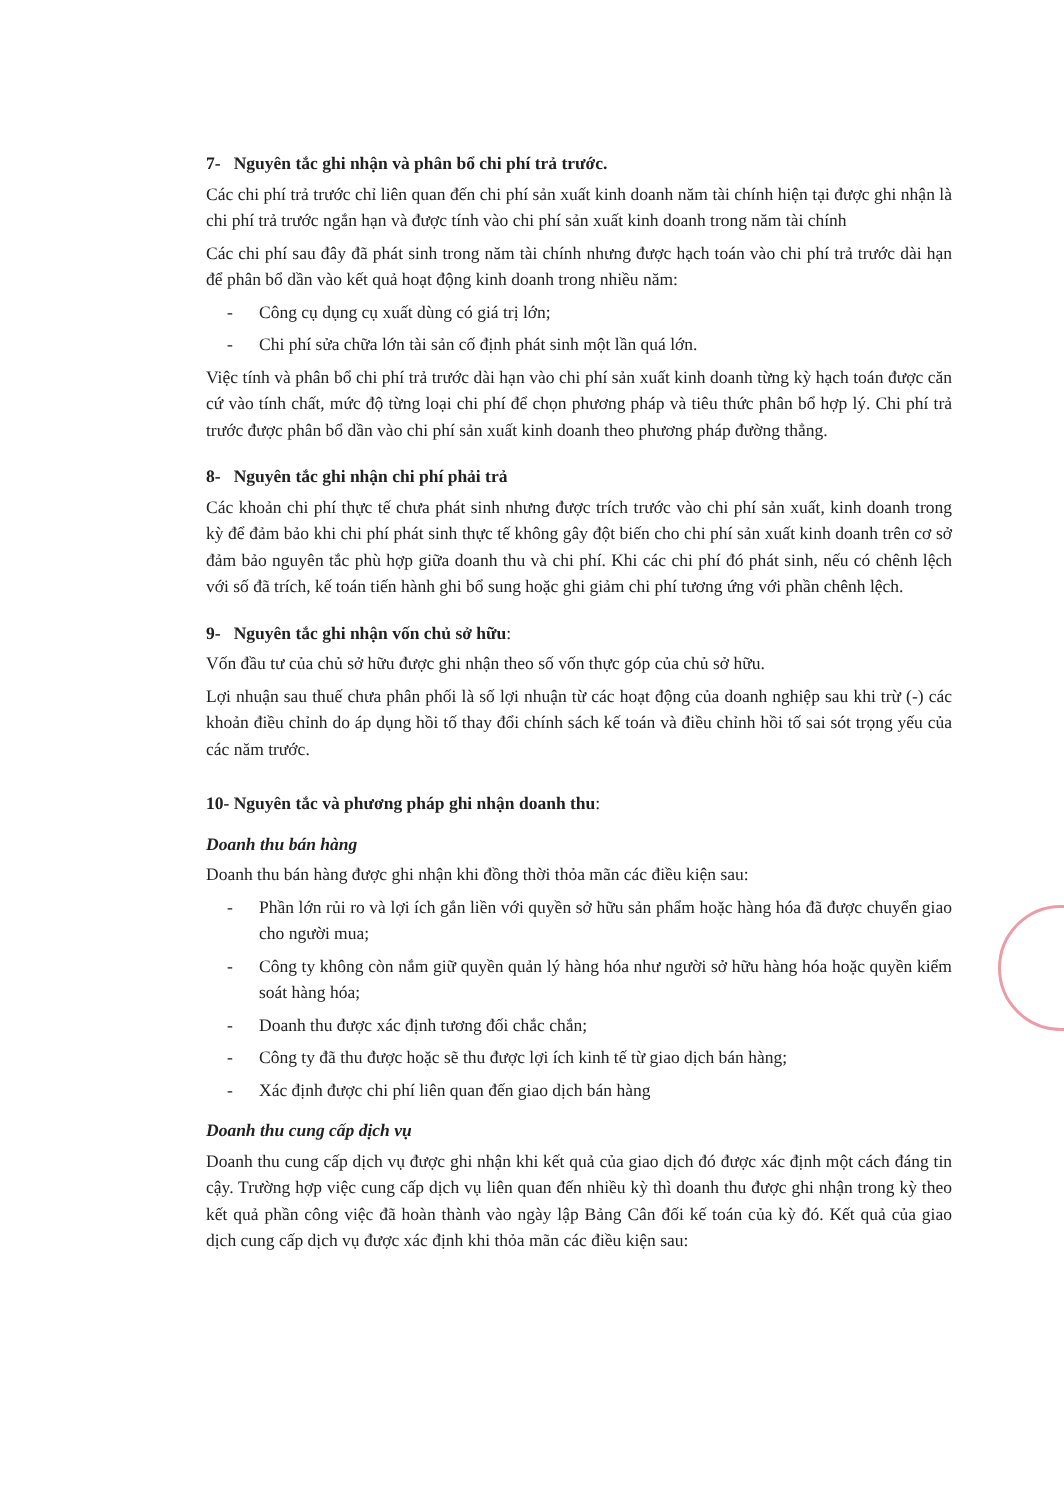7- Nguyên tắc ghi nhận và phân bổ chi phí trả trước.
Các chi phí trả trước chỉ liên quan đến chi phí sản xuất kinh doanh năm tài chính hiện tại được ghi nhận là chi phí trả trước ngắn hạn và được tính vào chi phí sản xuất kinh doanh trong năm tài chính
Các chi phí sau đây đã phát sinh trong năm tài chính nhưng được hạch toán vào chi phí trả trước dài hạn để phân bổ dần vào kết quả hoạt động kinh doanh trong nhiều năm:
- Công cụ dụng cụ xuất dùng có giá trị lớn;
- Chi phí sửa chữa lớn tài sản cố định phát sinh một lần quá lớn.
Việc tính và phân bổ chi phí trả trước dài hạn vào chi phí sản xuất kinh doanh từng kỳ hạch toán được căn cứ vào tính chất, mức độ từng loại chi phí để chọn phương pháp và tiêu thức phân bổ hợp lý. Chi phí trả trước được phân bổ dần vào chi phí sản xuất kinh doanh theo phương pháp đường thẳng.
8- Nguyên tắc ghi nhận chi phí phải trả
Các khoản chi phí thực tế chưa phát sinh nhưng được trích trước vào chi phí sản xuất, kinh doanh trong kỳ để đảm bảo khi chi phí phát sinh thực tế không gây đột biến cho chi phí sản xuất kinh doanh trên cơ sở đảm bảo nguyên tắc phù hợp giữa doanh thu và chi phí. Khi các chi phí đó phát sinh, nếu có chênh lệch với số đã trích, kế toán tiến hành ghi bổ sung hoặc ghi giảm chi phí tương ứng với phần chênh lệch.
9- Nguyên tắc ghi nhận vốn chủ sở hữu:
Vốn đầu tư của chủ sở hữu được ghi nhận theo số vốn thực góp của chủ sở hữu.
Lợi nhuận sau thuế chưa phân phối là số lợi nhuận từ các hoạt động của doanh nghiệp sau khi trừ (-) các khoản điều chỉnh do áp dụng hồi tố thay đổi chính sách kế toán và điều chỉnh hồi tố sai sót trọng yếu của các năm trước.
10- Nguyên tắc và phương pháp ghi nhận doanh thu:
Doanh thu bán hàng
Doanh thu bán hàng được ghi nhận khi đồng thời thỏa mãn các điều kiện sau:
- Phần lớn rủi ro và lợi ích gắn liền với quyền sở hữu sản phẩm hoặc hàng hóa đã được chuyển giao cho người mua;
- Công ty không còn nắm giữ quyền quản lý hàng hóa như người sở hữu hàng hóa hoặc quyền kiểm soát hàng hóa;
- Doanh thu được xác định tương đối chắc chắn;
- Công ty đã thu được hoặc sẽ thu được lợi ích kinh tế từ giao dịch bán hàng;
- Xác định được chi phí liên quan đến giao dịch bán hàng
Doanh thu cung cấp dịch vụ
Doanh thu cung cấp dịch vụ được ghi nhận khi kết quả của giao dịch đó được xác định một cách đáng tin cậy. Trường hợp việc cung cấp dịch vụ liên quan đến nhiều kỳ thì doanh thu được ghi nhận trong kỳ theo kết quả phần công việc đã hoàn thành vào ngày lập Bảng Cân đối kế toán của kỳ đó. Kết quả của giao dịch cung cấp dịch vụ được xác định khi thỏa mãn các điều kiện sau: